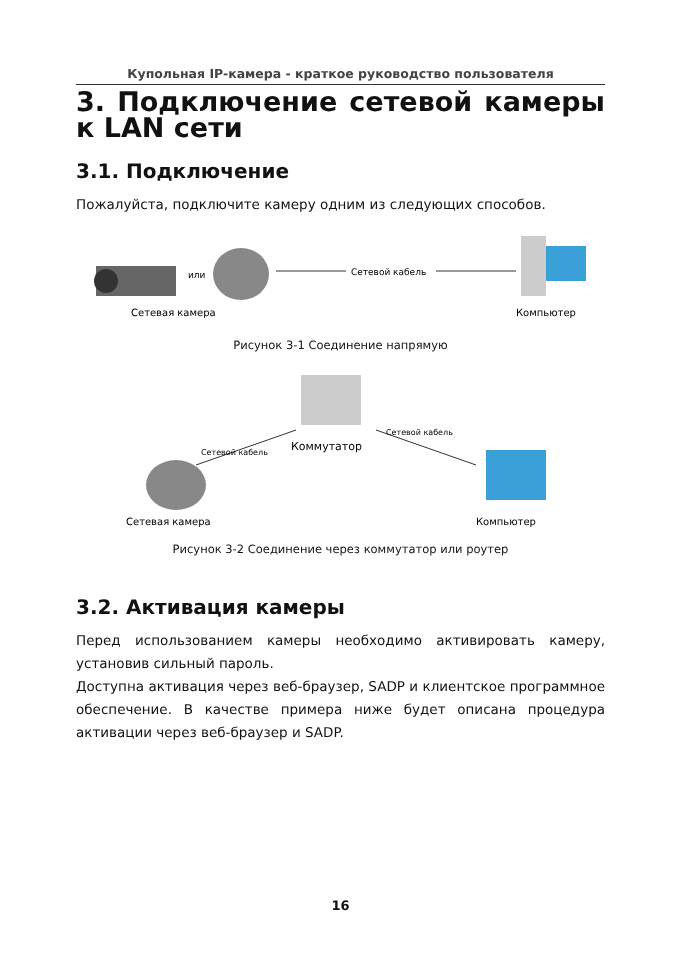Купольная IP-камера - краткое руководство пользователя
3. Подключение сетевой камеры к LAN сети
3.1. Подключение
Пожалуйста, подключите камеру одним из следующих способов.
или
Сетевой кабель
Сетевая камера
Компьютер
Рисунок 3-1 Соединение напрямую
Коммутатор
Сетевой кабель
Сетевой кабель
Сетевая камера
Компьютер
Рисунок 3-2 Соединение через коммутатор или роутер
3.2. Активация камеры
Перед использованием камеры необходимо активировать камеру, установив сильный пароль.
Доступна активация через веб-браузер, SADP и клиентское программное обеспечение. В качестве примера ниже будет описана процедура активации через веб-браузер и SADP.
16